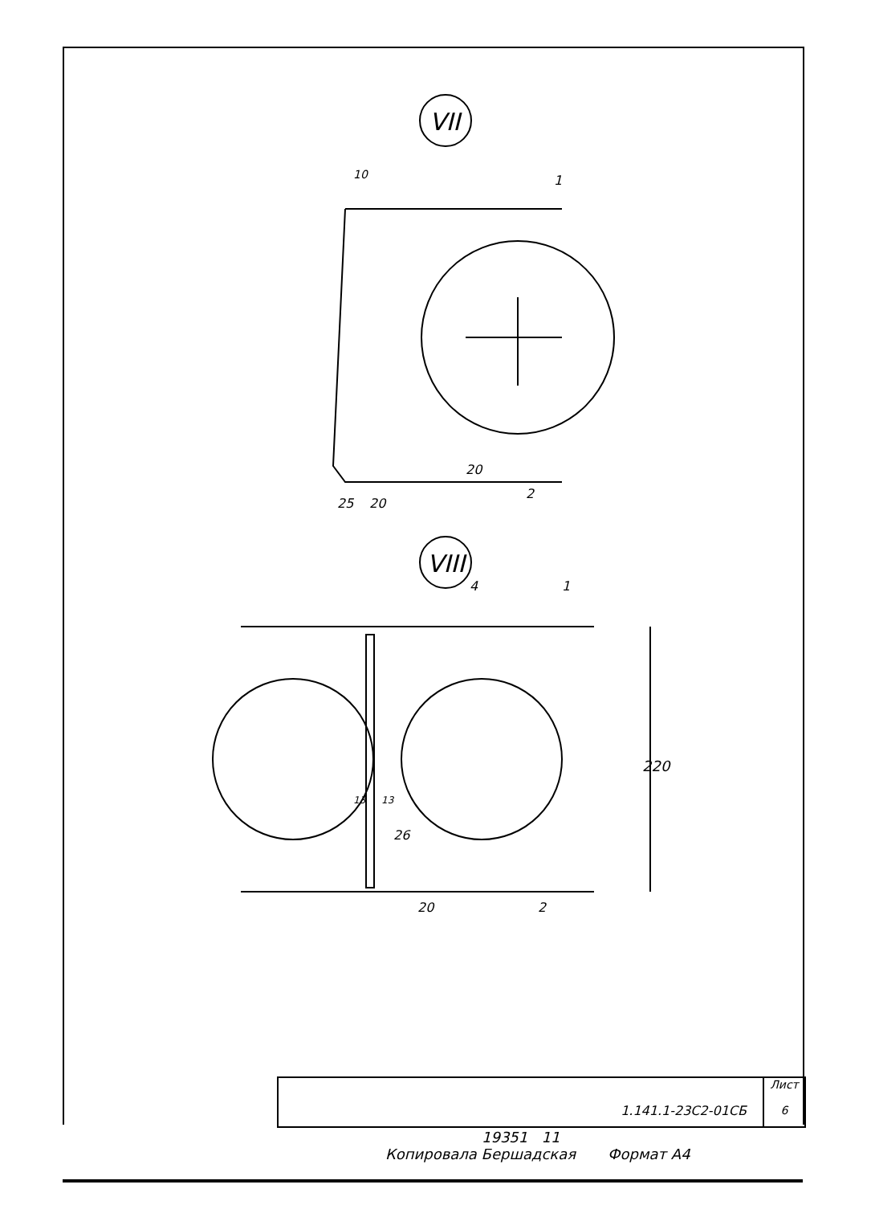VII
VIII
10
1
2
25
20
20
4
1
220
13
13
26
2
20
1.141.1-23С2-01СБ
Лист
6
19351 11
Копировала Бершадская Формат А4